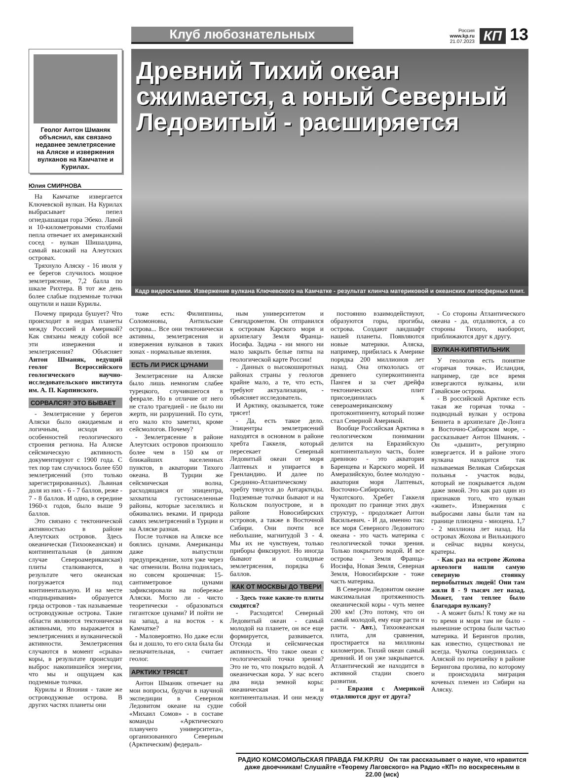Клуб любознательных
Россия
www.kp.ru
21.07.2023
КП
13
Геолог Антон Шманяк объяснил, как связано недавнее землетрясение на Аляске и извержения вулканов на Камчатке и Курилах.
Юлия СМИРНОВА
На Камчатке извергается Ключевской вулкан. На Курилах выбрасывает пепел огнедышащая гора Эбеко. Лавой и 10-километровыми столбами пепла отвечает их американский сосед - вулкан Шишалдина, самый высокий на Алеутских островах.
Тряхнуло Аляску - 16 июля у ее берегов случилось мощное землетрясение, 7,2 балла по шкале Рихтера. В тот же день более слабые подземные толчки ощутили и наши Курилы.
Древний Тихий океан сжимается, а юный Северный Ледовитый - расширяется
Кадр видеосъемки. Извержение вулкана Ключевского на Камчатке - результат клинча материковой и океанских литосферных плит.
Почему природа бушует? Что происходит в недрах планеты между Россией и Америкой? Как связаны между собой все эти извержения и землетрясения? Объясняет Антон Шманяк, ведущий геолог Всероссийского геологического научно-исследовательского института им. А. П. Карпинского.
СОРВАЛСЯ? ЭТО БЫВАЕТ
- Землетрясение у берегов Аляски было ожидаемым и логичным, исходя из особенностей геологического строения региона. На Аляске сейсмическую активность документируют с 1900 года. С тех пор там случилось более 650 землетрясений (это только зарегистрированных). Львиная доля из них - 6 - 7 баллов, реже - 7 - 8 баллов. И одно, в середине 1960-х годов, было выше 9 баллов.
Это связано с тектонической активностью в районе Алеутских островов. Здесь океаническая (Тихоокеанская) и континентальная (в данном случае Североамериканская) плиты сталкиваются, в результате чего океанская погружается под континентальную. И на месте «подныривания» образуется гряда островов - так называемые островодужные острова. Такие области являются тектонически активными, это выражается в землетрясениях и вулканической активности. Землетрясения случаются в момент «срыва» коры, в результате происходит выброс накопившейся энергии, что мы и ощущаем как подземные толчки.
Курилы и Япония - такие же островодужные острова. В других частях планеты они
тоже есть: Филиппины, Соломоновы, Антильские острова... Все они тектонически активны, землетрясения и извержения вулканов в таких зонах - нормальные явления.
ЕСТЬ ЛИ РИСК ЦУНАМИ
Землетрясение на Аляске было лишь немногим слабее турецкого, случившегося в феврале. Но в отличие от него не стало трагедией - не было ни жертв, ни разрушений. По сути, его мало кто заметил, кроме сейсмологов. Почему?
- Землетрясение в районе Алеутских островов произошло более чем в 150 км от ближайших населенных пунктов, в акватории Тихого океана. В Турции же сейсмическая волна, расходящаяся от эпицентра, захватила густонаселенные районы, которые заселялись и обживались веками. И природа самих землетрясений в Турции и на Аляске разная.
После толчков на Аляске все боялись цунами. Американцы даже выпустили предупреждение, хотя уже через час отменили. Волна поднялась, но совсем крошечная: 15-сантиметровое цунами зафиксировали на побережье Аляски. Могло ли - чисто теоретически - образоваться гигантское цунами? И пойти не на запад, а на восток - к Камчатке?
- Маловероятно. Но даже если бы и дошло, то его сила была бы незначительная, - считает геолог.
АРКТИКУ ТРЯСЕТ
Антон Шманяк отвечает на мои вопросы, будучи в научной экспедиции в Северном Ледовитом океане на судне «Михаил Сомов» - в составе команды «Арктического плавучего университета», организованного Северным (Арктическим) федераль-
ным университетом и Севгидрометом. Он отправился к островам Карского моря и архипелагу Земля Франца-Иосифа. Задача - ни много ни мало закрыть белые пятна на геологической карте России!
- Данных о высокоширотных районах страны у геологов крайне мало, а те, что есть, требуют актуализации, - объясняет исследователь.
И Арктику, оказывается, тоже трясет!
- Да, есть такое дело. Эпицентры землетрясений находятся в основном в районе хребта Гаккеля, который пересекает Северный Ледовитый океан от моря Лаптевых и упирается в Гренландию. И далее по Срединно-Атлантическому хребту тянутся до Антарктиды. Подземные толчки бывают и на Кольском полуострове, и в районе Новосибирских островов, а также в Восточной Сибири. Они почти все небольшие, магнитудой 3 - 4. Мы их не чувствуем, только приборы фиксируют. Но иногда бывают и солидные землетрясения, порядка 6 баллов.
КАК ОТ МОСКВЫ ДО ТВЕРИ
- Здесь тоже какие-то плиты сходятся?
- Расходятся! Северный Ледовитый океан - самый молодой на планете, он все еще формируется, развивается. Отсюда и сейсмическая активность. Что такое океан с геологической точки зрения? Это не то, что покрыто водой. А океаническая кора. У нас всего два вида земной коры: океаническая и континентальная. И они между собой
постоянно взаимодействуют, образуются горы, прогибы, острова. Создают ландшафт нашей планеты. Появляются новые материки. Аляска, например, прибилась к Америке порядка 200 миллионов лет назад. Она откололась от древнего суперконтинента Пангея и за счет дрейфа тектонических плит присоединилась к североамериканскому протоконтиненту, который позже стал Северной Америкой.
Вообще Российская Арктика в геологическом понимании делится на Евразийскую континентальную часть, более древнюю - это акватория Баренцева и Карского морей. И Амеразийскую, более молодую - акватория моря Лаптевых, Восточно-Сибирского, Чукотского. Хребет Гаккеля проходит по границе этих двух структур, - продолжает Антон Васильевич. - И да, именно так: все моря Северного Ледовитого океана - это часть материка с геологической точки зрения. Только покрытого водой. И все острова - Земля Франца-Иосифа, Новая Земля, Северная Земля, Новосибирские - тоже часть материка.
В Северном Ледовитом океане максимальная протяженность океанической коры - чуть менее 200 км! (Это потому, что он самый молодой, ему еще расти и расти. - Авт.), Тихоокеанская плита, для сравнения, простирается на миллионы километров. Тихий океан самый древний. И он уже закрывается. Атлантический же находится в активной стадии своего развития.
- Евразия с Америкой отдаляются друг от друга?
- Со стороны Атлантического океана - да, отдаляются, а со стороны Тихого, наоборот, приближаются друг к другу.
ВУЛКАН-КИПЯТИЛЬНИК
У геологов есть понятие «горячая точка». Исландия, например, где все время извергаются вулканы, или Гавайские острова.
- В российской Арктике есть такая же горячая точка - подводный вулкан у острова Беннета в архипелаге Де-Лонга в Восточно-Сибирском море, - рассказывает Антон Шманяк. - Он «дышит», регулярно извергается. И в районе этого вулкана находится так называемая Великая Сибирская полынья - участок воды, который не покрывается льдом даже зимой. Это как раз один из признаков того, что вулкан «живет». Извержения с выбросами лавы были там на границе плиоцена - миоцена. 1,7 - 2 миллиона лет назад. На островах Жохова и Вилькицкого и сейчас видны конусы, кратеры.
- Как раз на острове Жохова археологи нашли самую северную стоянку первобытных людей! Они там жили 8 - 9 тысяч лет назад. Может, там теплее было благодаря вулкану?
- А может быть! К тому же на то время и моря там не было - нынешние острова были частью материка. И Берингов пролив, как известно, существовал не всегда. Чукотка соединялась с Аляской по перешейку в районе Берингова пролива, по которому и происходила миграция кочевых племен из Сибири на Аляску.
РАДИО КОМСОМОЛЬСКАЯ ПРАВДА FM.KP.RU Он так рассказывает о науке, что нравится даже двоечникам! Слушайте «Теорему Лаговского» на Радио «КП» по воскресеньям в 22.00 (мск)